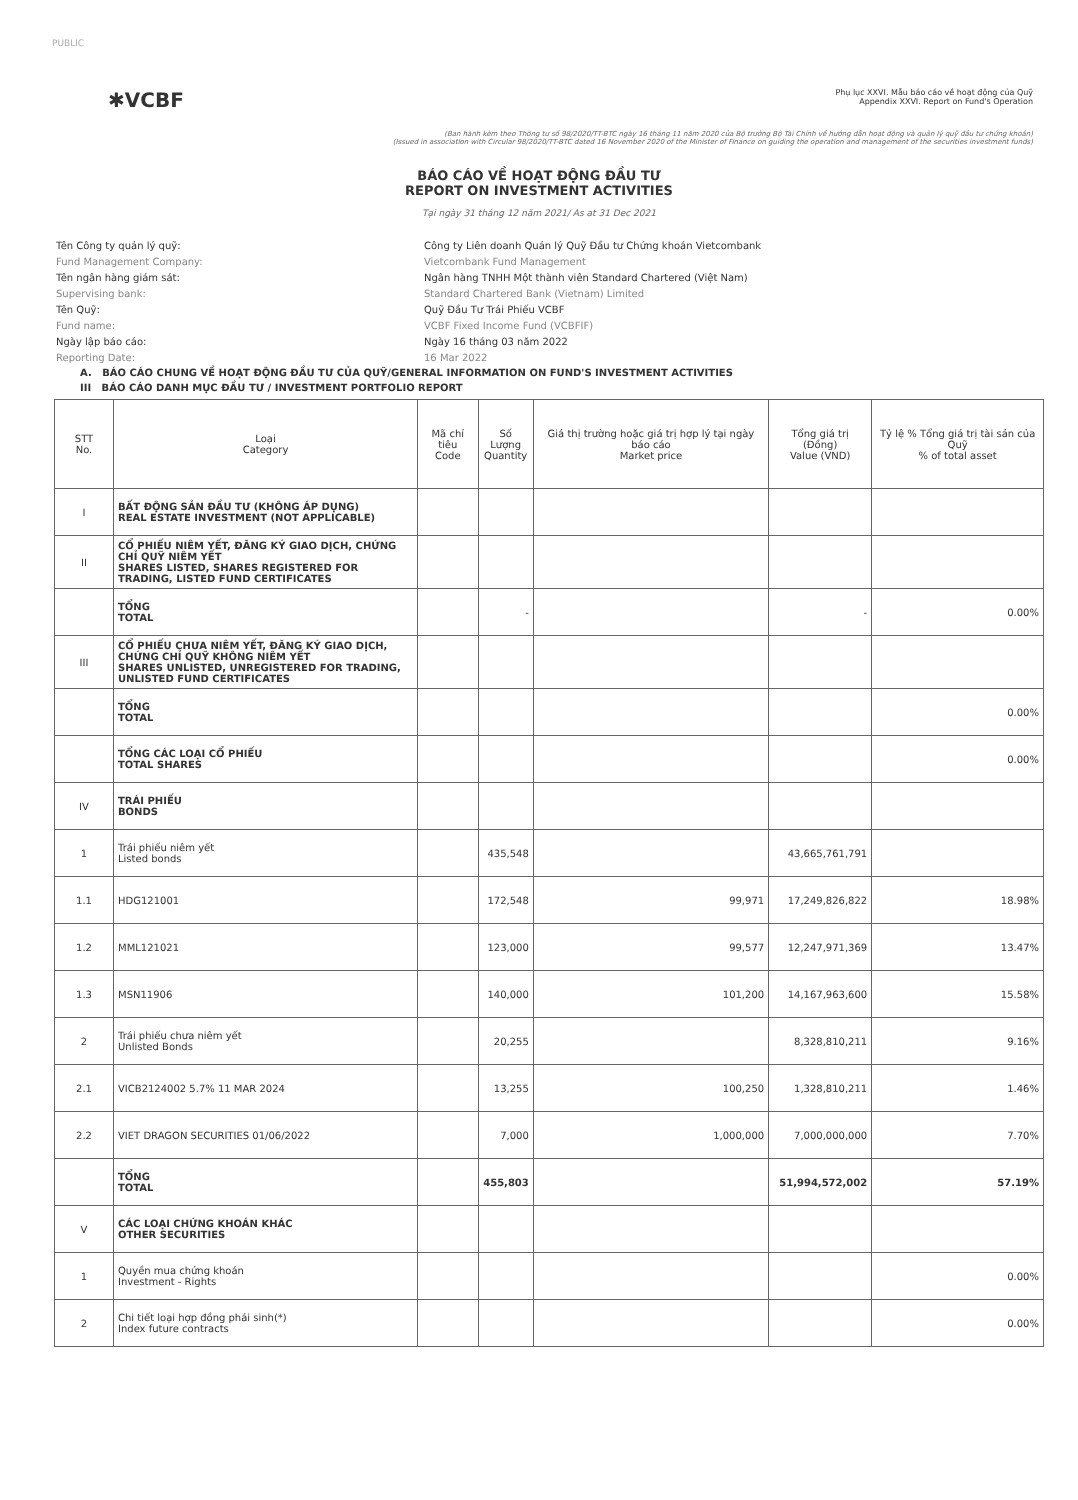PUBLIC
✱VCBF
Phụ lục XXVI. Mẫu báo cáo về hoạt động của Quỹ
Appendix XXVI. Report on Fund's Operation
(Ban hành kèm theo Thông tư số 98/2020/TT-BTC ngày 16 tháng 11 năm 2020 của Bộ trưởng Bộ Tài Chính về hướng dẫn hoạt động và quản lý quỹ đầu tư chứng khoán)
(Issued in association with Circular 98/2020/TT-BTC dated 16 November 2020 of the Minister of Finance on guiding the operation and management of the securities investment funds)
BÁO CÁO VỀ HOẠT ĐỘNG ĐẦU TƯ
REPORT ON INVESTMENT ACTIVITIES
Tại ngày 31 tháng 12 năm 2021/ As at 31 Dec 2021
Tên Công ty quản lý quỹ:
Công ty Liên doanh Quản lý Quỹ Đầu tư Chứng khoán Vietcombank
Fund Management Company:
Vietcombank Fund Management
Tên ngân hàng giám sát:
Ngân hàng TNHH Một thành viên Standard Chartered (Việt Nam)
Supervising bank:
Standard Chartered Bank (Vietnam) Limited
Tên Quỹ:
Quỹ Đầu Tư Trái Phiếu VCBF
Fund name:
VCBF Fixed Income Fund (VCBFIF)
Ngày lập báo cáo:
Ngày 16 tháng 03 năm 2022
Reporting Date:
16 Mar 2022
A. BÁO CÁO CHUNG VỀ HOẠT ĐỘNG ĐẦU TƯ CỦA QUỸ/GENERAL INFORMATION ON FUND'S INVESTMENT ACTIVITIES
III BÁO CÁO DANH MỤC ĐẦU TƯ / INVESTMENT PORTFOLIO REPORT
| STT No. | Loại Category | Mã chỉ tiêu Code | Số Lượng Quantity | Giá thị trường hoặc giá trị hợp lý tại ngày báo cáo Market price | Tổng giá trị (Đồng) Value (VND) | Tỷ lệ % Tổng giá trị tài sản của Quỹ % of total asset |
| --- | --- | --- | --- | --- | --- | --- |
| I | BẤT ĐỘNG SẢN ĐẦU TƯ (KHÔNG ÁP DỤNG) REAL ESTATE INVESTMENT (NOT APPLICABLE) | | | | | |
| II | CỔ PHIẾU NIÊM YẾT, ĐĂNG KÝ GIAO DỊCH, CHỨNG CHỈ QUỸ NIÊM YẾT SHARES LISTED, SHARES REGISTERED FOR TRADING, LISTED FUND CERTIFICATES | | | | | |
| | TỔNG TOTAL | | - | | - | 0.00% |
| III | CỔ PHIẾU CHƯA NIÊM YẾT, ĐĂNG KÝ GIAO DỊCH, CHỨNG CHỈ QUỸ KHÔNG NIÊM YẾT SHARES UNLISTED, UNREGISTERED FOR TRADING, UNLISTED FUND CERTIFICATES | | | | | |
| | TỔNG TOTAL | | | | | 0.00% |
| | TỔNG CÁC LOẠI CỔ PHIẾU TOTAL SHARES | | | | | 0.00% |
| IV | TRÁI PHIẾU BONDS | | | | | |
| 1 | Trái phiếu niêm yết Listed bonds | | 435,548 | | 43,665,761,791 | |
| 1.1 | HDG121001 | | 172,548 | 99,971 | 17,249,826,822 | 18.98% |
| 1.2 | MML121021 | | 123,000 | 99,577 | 12,247,971,369 | 13.47% |
| 1.3 | MSN11906 | | 140,000 | 101,200 | 14,167,963,600 | 15.58% |
| 2 | Trái phiếu chưa niêm yết Unlisted Bonds | | 20,255 | | 8,328,810,211 | 9.16% |
| 2.1 | VICB2124002 5.7% 11 MAR 2024 | | 13,255 | 100,250 | 1,328,810,211 | 1.46% |
| 2.2 | VIET DRAGON SECURITIES 01/06/2022 | | 7,000 | 1,000,000 | 7,000,000,000 | 7.70% |
| | TỔNG TOTAL | | 455,803 | | 51,994,572,002 | 57.19% |
| V | CÁC LOẠI CHỨNG KHOÁN KHÁC OTHER SECURITIES | | | | | |
| 1 | Quyền mua chứng khoán Investment - Rights | | | | | 0.00% |
| 2 | Chi tiết loại hợp đồng phái sinh(*) Index future contracts | | | | | 0.00% |